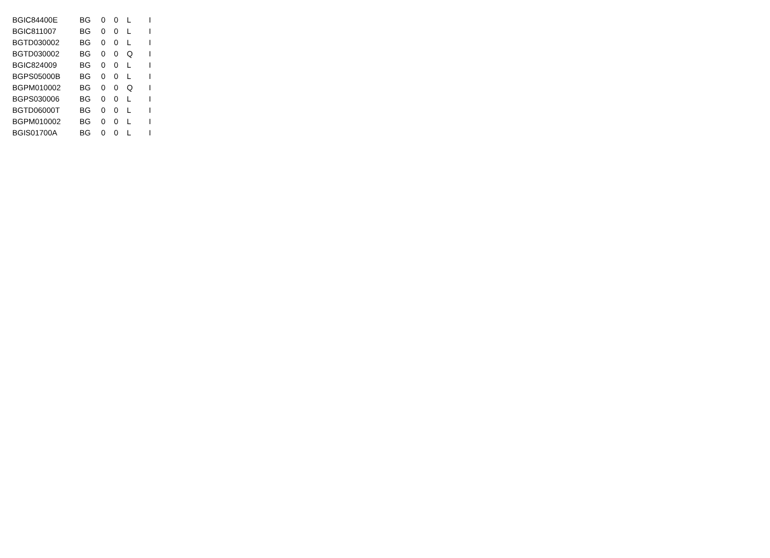| BGIC84400E | BG | 0 | 0 | L | I |
| BGIC811007 | BG | 0 | 0 | L | I |
| BGTD030002 | BG | 0 | 0 | L | I |
| BGTD030002 | BG | 0 | 0 | Q | I |
| BGIC824009 | BG | 0 | 0 | L | I |
| BGPS05000B | BG | 0 | 0 | L | I |
| BGPM010002 | BG | 0 | 0 | Q | I |
| BGPS030006 | BG | 0 | 0 | L | I |
| BGTD06000T | BG | 0 | 0 | L | I |
| BGPM010002 | BG | 0 | 0 | L | I |
| BGIS01700A | BG | 0 | 0 | L | I |